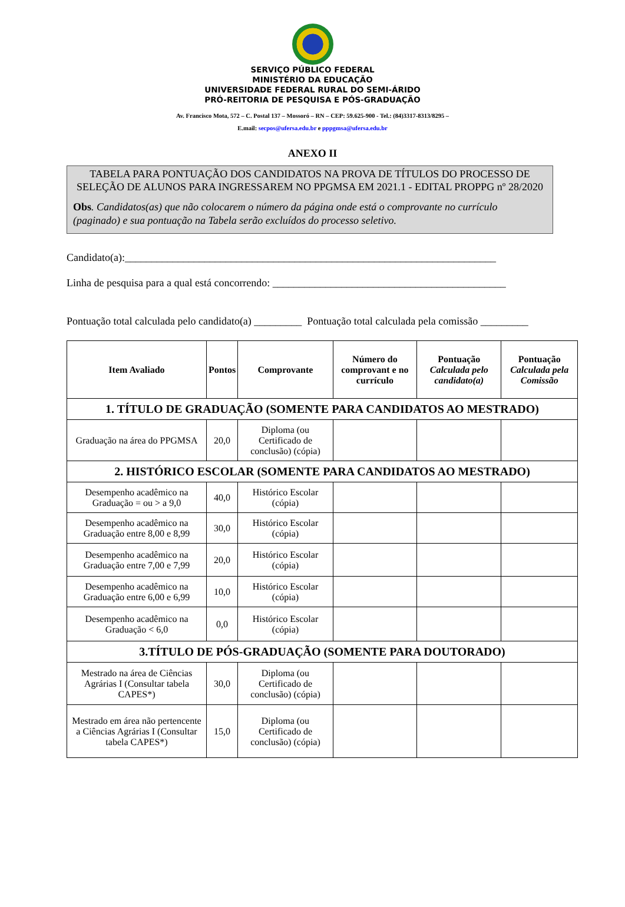SERVIÇO PÚBLICO FEDERAL
MINISTÉRIO DA EDUCAÇÃO
UNIVERSIDADE FEDERAL RURAL DO SEMI-ÁRIDO
PRÓ-REITORIA DE PESQUISA E PÓS-GRADUAÇÃO
Av. Francisco Mota, 572 – C. Postal 137 – Mossoró – RN – CEP: 59.625-900 - Tel.: (84)3317-8313/8295 –
E.mail: secpos@ufersa.edu.br e pppgmsa@ufersa.edu.br
ANEXO II
TABELA PARA PONTUAÇÃO DOS CANDIDATOS NA PROVA DE TÍTULOS DO PROCESSO DE SELEÇÃO DE ALUNOS PARA INGRESSAREM NO PPGMSA EM 2021.1 - EDITAL PROPPG nº 28/2020
Obs. Candidatos(as) que não colocarem o número da página onde está o comprovante no currículo (paginado) e sua pontuação na Tabela serão excluídos do processo seletivo.
Candidato(a):______________________________________________________________________
Linha de pesquisa para a qual está concorrendo: ____________________________________________
Pontuação total calculada pelo candidato(a) _________ Pontuação total calculada pela comissão _________
| Item Avaliado | Pontos | Comprovante | Número do comprovant e no currículo | Pontuação Calculada pelo candidato(a) | Pontuação Calculada pela Comissão |
| --- | --- | --- | --- | --- | --- |
| 1. TÍTULO DE GRADUAÇÃO (SOMENTE PARA CANDIDATOS AO MESTRADO) | | | | | |
| Graduação na área do PPGMSA | 20,0 | Diploma (ou Certificado de conclusão) (cópia) | | | |
| 2. HISTÓRICO ESCOLAR (SOMENTE PARA CANDIDATOS AO MESTRADO) | | | | | |
| Desempenho acadêmico na Graduação = ou > a 9,0 | 40,0 | Histórico Escolar (cópia) | | | |
| Desempenho acadêmico na Graduação entre 8,00 e 8,99 | 30,0 | Histórico Escolar (cópia) | | | |
| Desempenho acadêmico na Graduação entre 7,00 e 7,99 | 20,0 | Histórico Escolar (cópia) | | | |
| Desempenho acadêmico na Graduação entre 6,00 e 6,99 | 10,0 | Histórico Escolar (cópia) | | | |
| Desempenho acadêmico na Graduação < 6,0 | 0,0 | Histórico Escolar (cópia) | | | |
| 3.TÍTULO DE PÓS-GRADUAÇÃO (SOMENTE PARA DOUTORADO) | | | | | |
| Mestrado na área de Ciências Agrárias I (Consultar tabela CAPES*) | 30,0 | Diploma (ou Certificado de conclusão) (cópia) | | | |
| Mestrado em área não pertencente a Ciências Agrárias I (Consultar tabela CAPES*) | 15,0 | Diploma (ou Certificado de conclusão) (cópia) | | | |